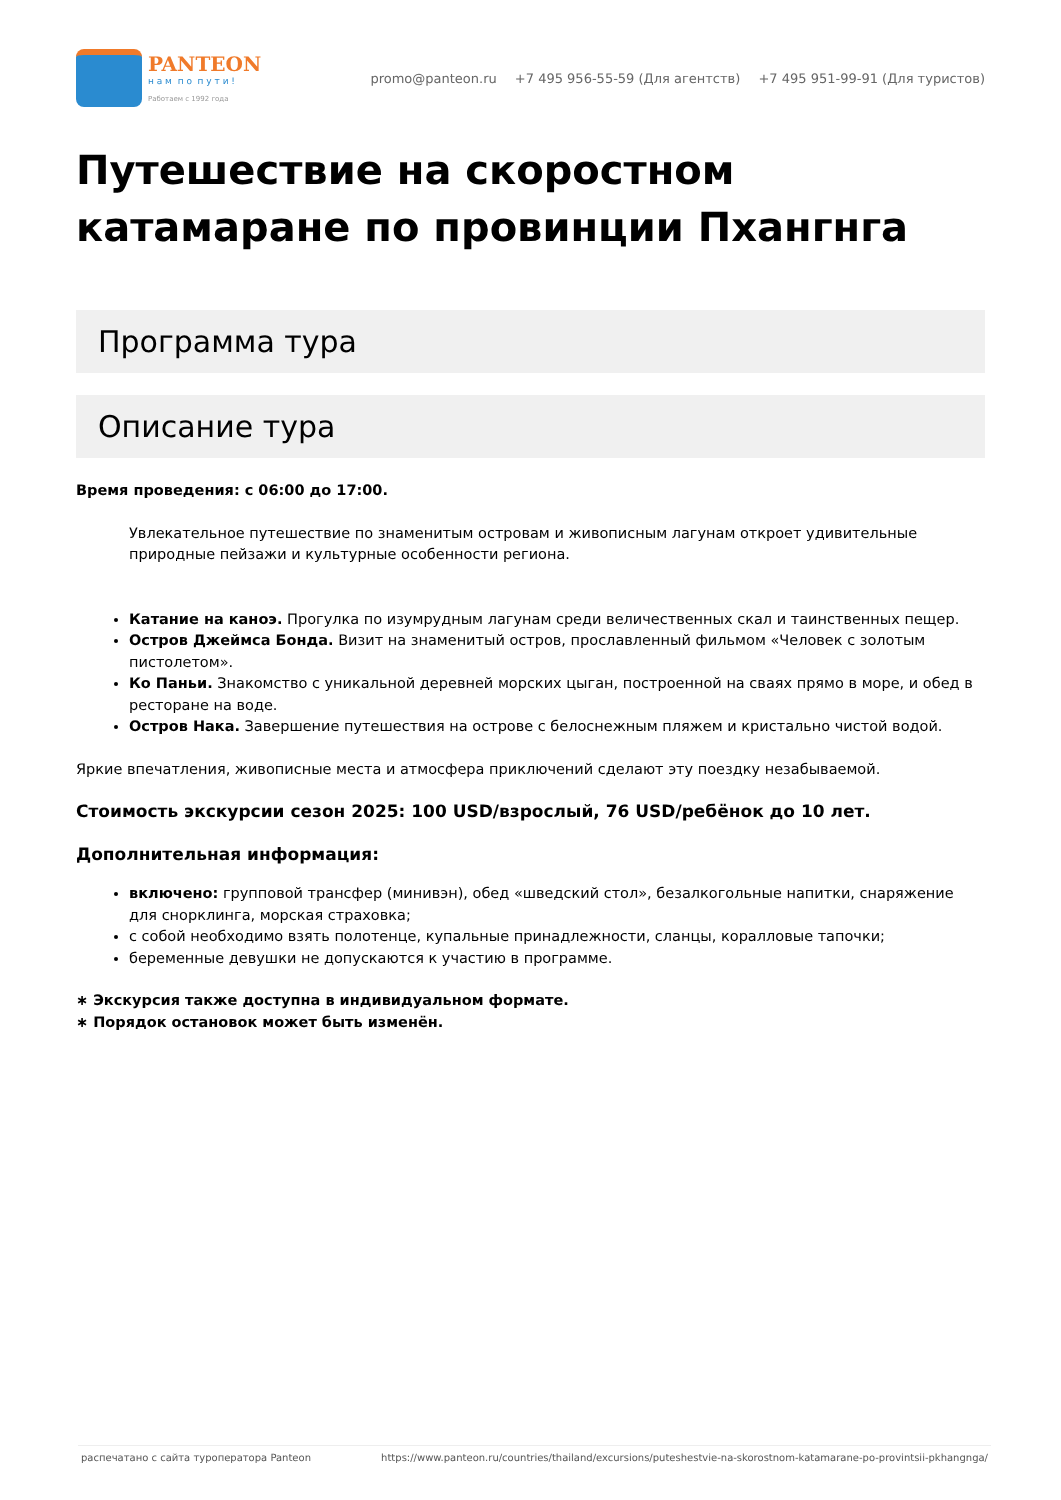PANTEON
н а м п о п у т и !
Работаем с 1992 года
promo@panteon.ru +7 495 956-55-59 (Для агентств) +7 495 951-99-91 (Для туристов)
Путешествие на скоростном катамаране по провинции Пхангнга
Программа тура
Описание тура
Время проведения: с 06:00 до 17:00.
Увлекательное путешествие по знаменитым островам и живописным лагунам откроет удивительные природные пейзажи и культурные особенности региона.
Катание на каноэ. Прогулка по изумрудным лагунам среди величественных скал и таинственных пещер.
Остров Джеймса Бонда. Визит на знаменитый остров, прославленный фильмом «Человек с золотым пистолетом».
Ко Паньи. Знакомство с уникальной деревней морских цыган, построенной на сваях прямо в море, и обед в ресторане на воде.
Остров Нака. Завершение путешествия на острове с белоснежным пляжем и кристально чистой водой.
Яркие впечатления, живописные места и атмосфера приключений сделают эту поездку незабываемой.
Стоимость экскурсии сезон 2025: 100 USD/взрослый, 76 USD/ребёнок до 10 лет.
Дополнительная информация:
включено: групповой трансфер (минивэн), обед «шведский стол», безалкогольные напитки, снаряжение для снорклинга, морская страховка;
с собой необходимо взять полотенце, купальные принадлежности, сланцы, коралловые тапочки;
беременные девушки не допускаются к участию в программе.
∗ Экскурсия также доступна в индивидуальном формате.
∗ Порядок остановок может быть изменён.
распечатано с сайта туроператора Panteon https://www.panteon.ru/countries/thailand/excursions/puteshestvie-na-skorostnom-katamarane-po-provintsii-pkhangnga/